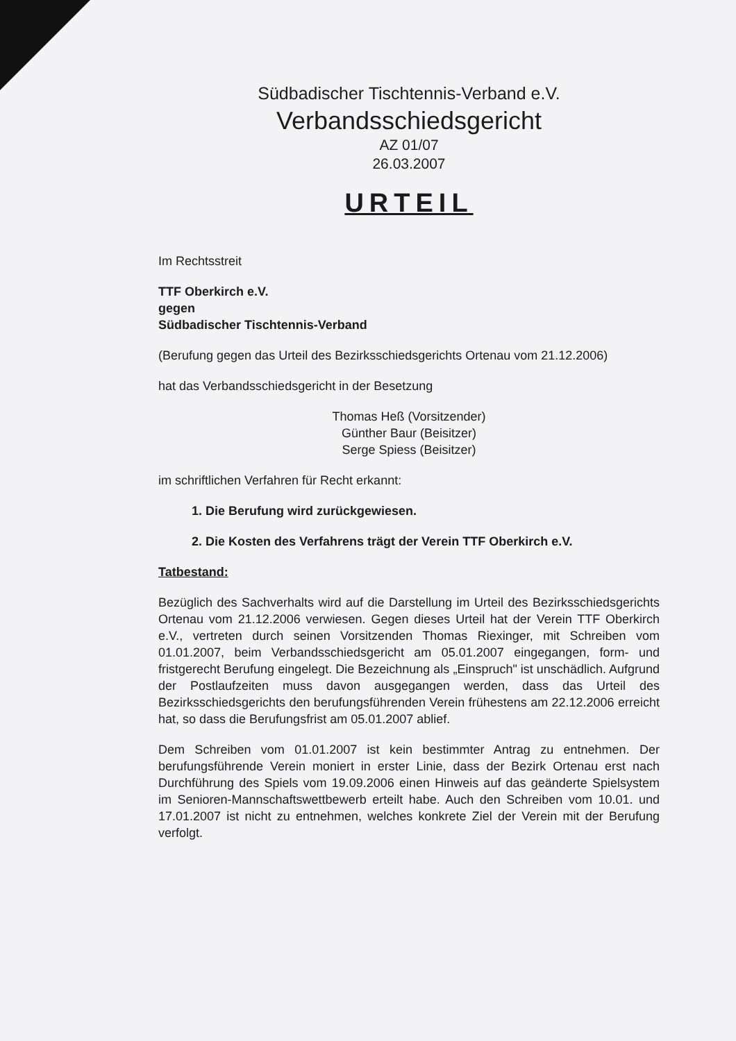Südbadischer Tischtennis-Verband e.V.
Verbandsschiedsgericht
AZ 01/07
26.03.2007
URTEIL
Im Rechtsstreit
TTF Oberkirch e.V.
gegen
Südbadischer Tischtennis-Verband
(Berufung gegen das Urteil des Bezirksschiedsgerichts Ortenau vom 21.12.2006)
hat das Verbandsschiedsgericht in der Besetzung
Thomas Heß (Vorsitzender)
Günther Baur (Beisitzer)
Serge Spiess (Beisitzer)
im schriftlichen Verfahren für Recht erkannt:
1. Die Berufung wird zurückgewiesen.
2. Die Kosten des Verfahrens trägt der Verein TTF Oberkirch e.V.
Tatbestand:
Bezüglich des Sachverhalts wird auf die Darstellung im Urteil des Bezirksschiedsgerichts Ortenau vom 21.12.2006 verwiesen. Gegen dieses Urteil hat der Verein TTF Oberkirch e.V., vertreten durch seinen Vorsitzenden Thomas Riexinger, mit Schreiben vom 01.01.2007, beim Verbandsschiedsgericht am 05.01.2007 eingegangen, form- und fristgerecht Berufung eingelegt. Die Bezeichnung als „Einspruch" ist unschädlich. Aufgrund der Postlaufzeiten muss davon ausgegangen werden, dass das Urteil des Bezirksschiedsgerichts den berufungsführenden Verein frühestens am 22.12.2006 erreicht hat, so dass die Berufungsfrist am 05.01.2007 ablief.
Dem Schreiben vom 01.01.2007 ist kein bestimmter Antrag zu entnehmen. Der berufungsführende Verein moniert in erster Linie, dass der Bezirk Ortenau erst nach Durchführung des Spiels vom 19.09.2006 einen Hinweis auf das geänderte Spielsystem im Senioren-Mannschaftswettbewerb erteilt habe. Auch den Schreiben vom 10.01. und 17.01.2007 ist nicht zu entnehmen, welches konkrete Ziel der Verein mit der Berufung verfolgt.